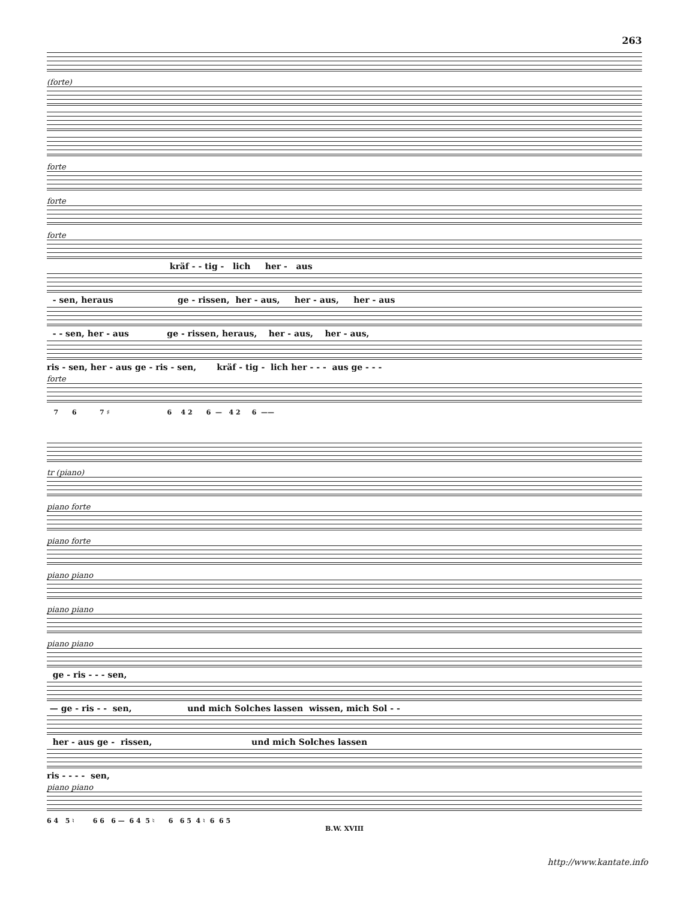263
(forte)
forte
forte
forte
kräf - - tig - lich her - aus
- sen, heraus ge - rissen, her - aus, her - aus, her - aus
- - sen, her - aus ge - rissen, heraus, her - aus, her - aus,
ris - sen, her - aus ge - ris - sen, kräf - tig - lich her - - - aus ge - - -
forte
7 6 7 ♯ 6 4 2 6 — 4 2 6 ——
tr (piano)
piano forte
piano forte
piano piano
piano piano
piano piano
ge - ris - - - sen,
— ge - ris - - sen, und mich Solches lassen wissen, mich Sol - -
her - aus ge - rissen, und mich Solches lassen
ris - - - - sen,
piano piano
6 4 5 ♮ 6 6 6 — 6 4 5 ♮ 6 6 5 4 ♮ 6 6 5
B.W. XVIII
http://www.kantate.info